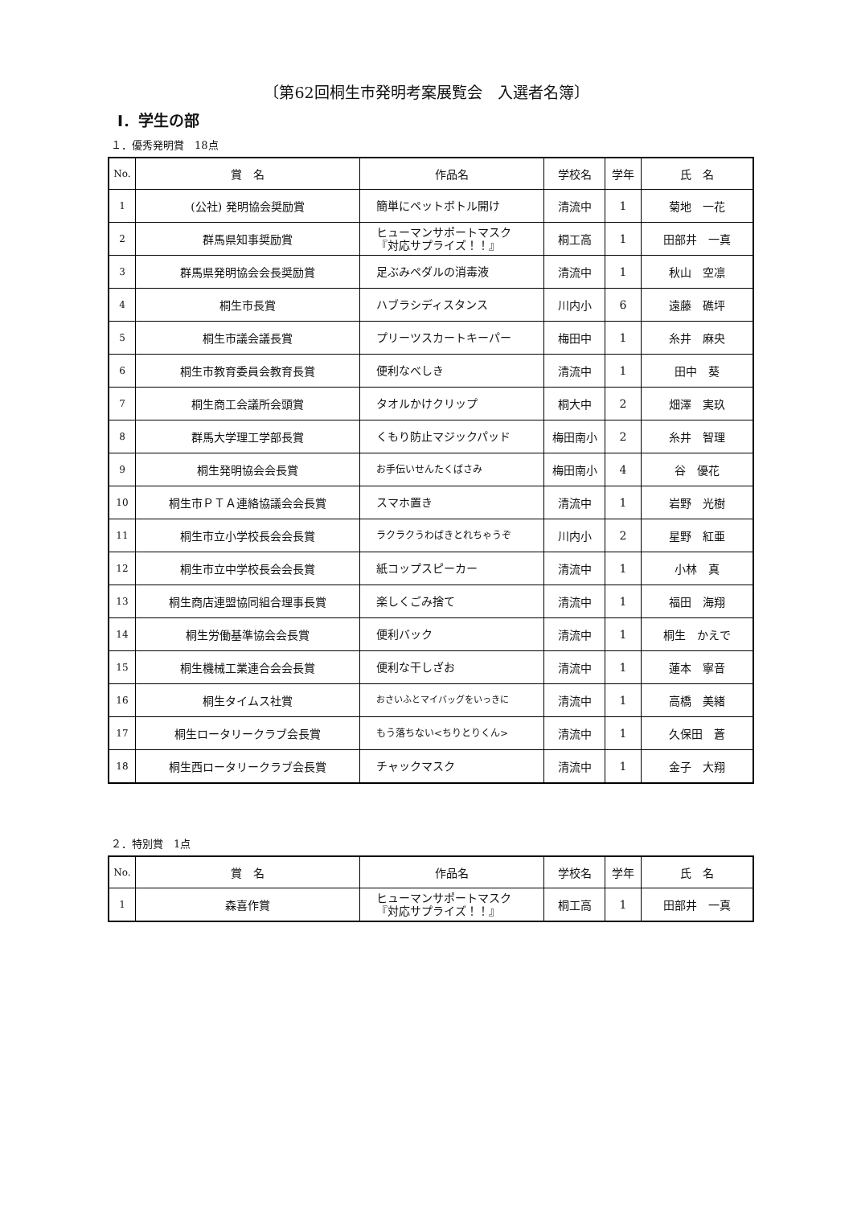〔第62回桐生市発明考案展覧会　入選者名簿〕
Ⅰ．学生の部
１．優秀発明賞　18点
| No. | 賞 名 | 作品名 | 学校名 | 学年 | 氏 名 |
| --- | --- | --- | --- | --- | --- |
| 1 | (公社) 発明協会奨励賞 | 簡単にペットボトル開け | 清流中 | 1 | 菊地 一花 |
| 2 | 群馬県知事奨励賞 | ヒューマンサポートマスク 『対応サプライズ！！』 | 桐工高 | 1 | 田部井 一真 |
| 3 | 群馬県発明協会会長奨励賞 | 足ぶみペダルの消毒液 | 清流中 | 1 | 秋山 空凛 |
| 4 | 桐生市長賞 | ハブラシディスタンス | 川内小 | 6 | 遠藤 礁坪 |
| 5 | 桐生市議会議長賞 | プリーツスカートキーパー | 梅田中 | 1 | 糸井 麻央 |
| 6 | 桐生市教育委員会教育長賞 | 便利なべしき | 清流中 | 1 | 田中 葵 |
| 7 | 桐生商工会議所会頭賞 | タオルかけクリップ | 桐大中 | 2 | 畑澤 実玖 |
| 8 | 群馬大学理工学部長賞 | くもり防止マジックパッド | 梅田南小 | 2 | 糸井 智理 |
| 9 | 桐生発明協会会長賞 | お手伝いせんたくばさみ | 梅田南小 | 4 | 谷 優花 |
| 10 | 桐生市ＰＴＡ連絡協議会会長賞 | スマホ置き | 清流中 | 1 | 岩野 光樹 |
| 11 | 桐生市立小学校長会会長賞 | ラクラクうわばきとれちゃうぞ | 川内小 | 2 | 星野 紅亜 |
| 12 | 桐生市立中学校長会会長賞 | 紙コップスピーカー | 清流中 | 1 | 小林 真 |
| 13 | 桐生商店連盟協同組合理事長賞 | 楽しくごみ捨て | 清流中 | 1 | 福田 海翔 |
| 14 | 桐生労働基準協会会長賞 | 便利バック | 清流中 | 1 | 桐生 かえで |
| 15 | 桐生機械工業連合会会長賞 | 便利な干しざお | 清流中 | 1 | 蓮本 寧音 |
| 16 | 桐生タイムス社賞 | おさいふとマイバッグをいっきに | 清流中 | 1 | 高橋 美緒 |
| 17 | 桐生ロータリークラブ会長賞 | もう落ちない<ちりとりくん> | 清流中 | 1 | 久保田 蒼 |
| 18 | 桐生西ロータリークラブ会長賞 | チャックマスク | 清流中 | 1 | 金子 大翔 |
２．特別賞　1点
| No. | 賞 名 | 作品名 | 学校名 | 学年 | 氏 名 |
| --- | --- | --- | --- | --- | --- |
| 1 | 森喜作賞 | ヒューマンサポートマスク 『対応サプライズ！！』 | 桐工高 | 1 | 田部井 一真 |